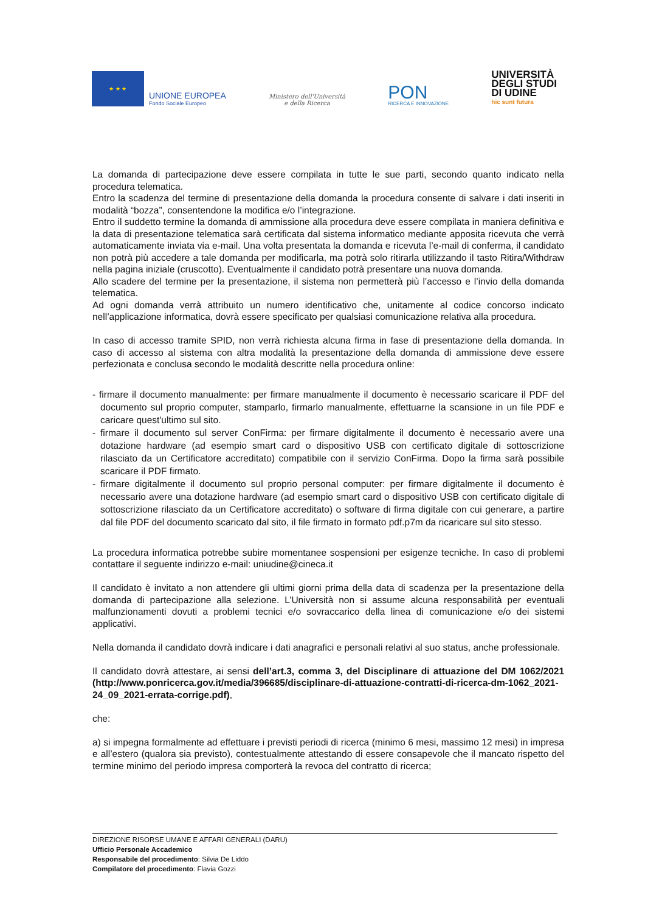★ ★ ★
UNIONE EUROPEA
Fondo Sociale Europeo
Ministero dell'Università
e della Ricerca
PON
RICERCA E INNOVAZIONE
UNIVERSITÀ
DEGLI STUDI
DI UDINE
hic sunt futura
La domanda di partecipazione deve essere compilata in tutte le sue parti, secondo quanto indicato nella procedura telematica.
Entro la scadenza del termine di presentazione della domanda la procedura consente di salvare i dati inseriti in modalità “bozza”, consentendone la modifica e/o l’integrazione.
Entro il suddetto termine la domanda di ammissione alla procedura deve essere compilata in maniera definitiva e la data di presentazione telematica sarà certificata dal sistema informatico mediante apposita ricevuta che verrà automaticamente inviata via e-mail. Una volta presentata la domanda e ricevuta l’e-mail di conferma, il candidato non potrà più accedere a tale domanda per modificarla, ma potrà solo ritirarla utilizzando il tasto Ritira/Withdraw nella pagina iniziale (cruscotto). Eventualmente il candidato potrà presentare una nuova domanda.
Allo scadere del termine per la presentazione, il sistema non permetterà più l’accesso e l’invio della domanda telematica.
Ad ogni domanda verrà attribuito un numero identificativo che, unitamente al codice concorso indicato nell’applicazione informatica, dovrà essere specificato per qualsiasi comunicazione relativa alla procedura.
In caso di accesso tramite SPID, non verrà richiesta alcuna firma in fase di presentazione della domanda. In caso di accesso al sistema con altra modalità la presentazione della domanda di ammissione deve essere perfezionata e conclusa secondo le modalità descritte nella procedura online:
- firmare il documento manualmente: per firmare manualmente il documento è necessario scaricare il PDF del documento sul proprio computer, stamparlo, firmarlo manualmente, effettuarne la scansione in un file PDF e caricare quest'ultimo sul sito.
- firmare il documento sul server ConFirma: per firmare digitalmente il documento è necessario avere una dotazione hardware (ad esempio smart card o dispositivo USB con certificato digitale di sottoscrizione rilasciato da un Certificatore accreditato) compatibile con il servizio ConFirma. Dopo la firma sarà possibile scaricare il PDF firmato.
- firmare digitalmente il documento sul proprio personal computer: per firmare digitalmente il documento è necessario avere una dotazione hardware (ad esempio smart card o dispositivo USB con certificato digitale di sottoscrizione rilasciato da un Certificatore accreditato) o software di firma digitale con cui generare, a partire dal file PDF del documento scaricato dal sito, il file firmato in formato pdf.p7m da ricaricare sul sito stesso.
La procedura informatica potrebbe subire momentanee sospensioni per esigenze tecniche. In caso di problemi contattare il seguente indirizzo e-mail: uniudine@cineca.it
Il candidato è invitato a non attendere gli ultimi giorni prima della data di scadenza per la presentazione della domanda di partecipazione alla selezione. L’Università non si assume alcuna responsabilità per eventuali malfunzionamenti dovuti a problemi tecnici e/o sovraccarico della linea di comunicazione e/o dei sistemi applicativi.
Nella domanda il candidato dovrà indicare i dati anagrafici e personali relativi al suo status, anche professionale.
Il candidato dovrà attestare, ai sensi dell’art.3, comma 3, del Disciplinare di attuazione del DM 1062/2021 (http://www.ponricerca.gov.it/media/396685/disciplinare-di-attuazione-contratti-di-ricerca-dm-1062_2021-24_09_2021-errata-corrige.pdf),
che:
a) si impegna formalmente ad effettuare i previsti periodi di ricerca (minimo 6 mesi, massimo 12 mesi) in impresa e all’estero (qualora sia previsto), contestualmente attestando di essere consapevole che il mancato rispetto del termine minimo del periodo impresa comporterà la revoca del contratto di ricerca;
DIREZIONE RISORSE UMANE E AFFARI GENERALI (DARU)
Ufficio Personale Accademico
Responsabile del procedimento: Silvia De Liddo
Compilatore del procedimento: Flavia Gozzi